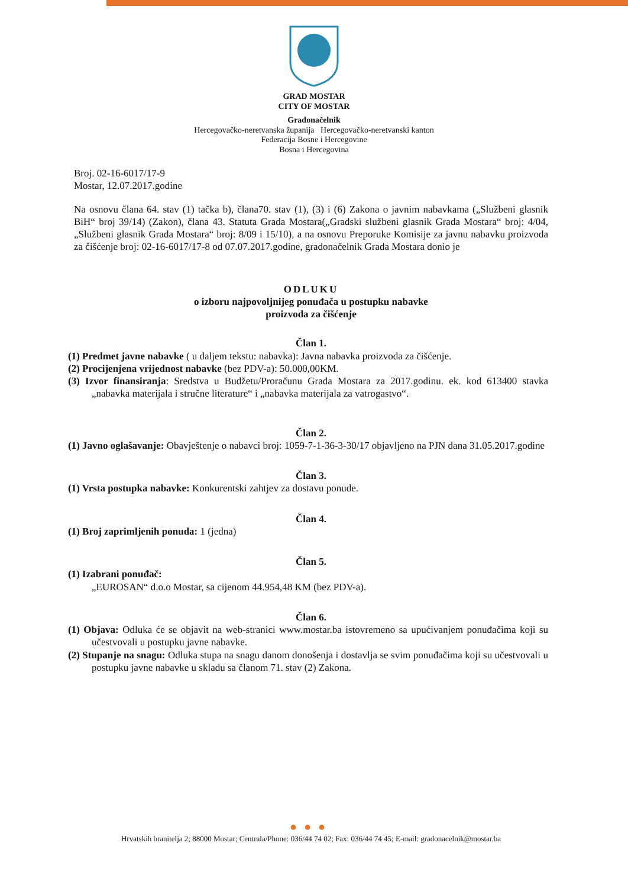GRAD MOSTAR
CITY OF MOSTAR
Gradonačelnik
Hercegovačko-neretvanska županija Hercegovačko-neretvanski kanton
Federacija Bosne i Hercegovine
Bosna i Hercegovina
Broj. 02-16-6017/17-9
Mostar, 12.07.2017.godine
Na osnovu člana 64. stav (1) tačka b), člana70. stav (1), (3) i (6) Zakona o javnim nabavkama („Službeni glasnik BiH“ broj 39/14) (Zakon), člana 43. Statuta Grada Mostara(„Gradski službeni glasnik Grada Mostara“ broj: 4/04, „Službeni glasnik Grada Mostara“ broj: 8/09 i 15/10), a na osnovu Preporuke Komisije za javnu nabavku proizvoda za čišćenje broj: 02-16-6017/17-8 od 07.07.2017.godine, gradonačelnik Grada Mostara donio je
ODLUKU
o izboru najpovoljnijeg ponuđača u postupku nabavke
proizvoda za čišćenje
Član 1.
(1) Predmet javne nabavke ( u daljem tekstu: nabavka): Javna nabavka proizvoda za čišćenje.
(2) Procijenjena vrijednost nabavke (bez PDV-a): 50.000,00KM.
(3) Izvor finansiranja: Sredstva u Budžetu/Proračunu Grada Mostara za 2017.godinu. ek. kod 613400 stavka „nabavka materijala i stručne literature“ i „nabavka materijala za vatrogastvo“.
Član 2.
(1) Javno oglašavanje: Obavještenje o nabavci broj: 1059-7-1-36-3-30/17 objavljeno na PJN dana 31.05.2017.godine
Član 3.
(1) Vrsta postupka nabavke: Konkurentski zahtjev za dostavu ponude.
Član 4.
(1) Broj zaprimljenih ponuda: 1 (jedna)
Član 5.
(1) Izabrani ponuđač:
„EUROSAN“ d.o.o Mostar, sa cijenom 44.954,48 KM (bez PDV-a).
Član 6.
(1) Objava: Odluka će se objavit na web-stranici www.mostar.ba istovremeno sa upućivanjem ponuđačima koji su učestvovali u postupku javne nabavke.
(2) Stupanje na snagu: Odluka stupa na snagu danom donošenja i dostavlja se svim ponuđačima koji su učestvovali u postupku javne nabavke u skladu sa članom 71. stav (2) Zakona.
●●●
Hrvatskih branitelja 2; 88000 Mostar; Centrala/Phone: 036/44 74 02; Fax: 036/44 74 45; E-mail: gradonacelnik@mostar.ba